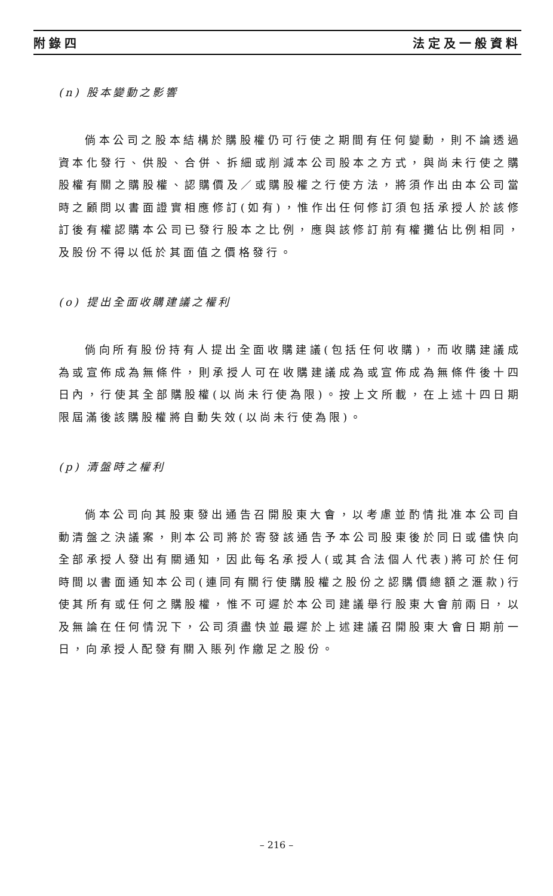附錄四 法定及一般資料
(n) 股本變動之影響
倘本公司之股本結構於購股權仍可行使之期間有任何變動，則不論透過資本化發行、供股、合併、拆細或削減本公司股本之方式，與尚未行使之購股權有關之購股權、認購價及／或購股權之行使方法，將須作出由本公司當時之顧問以書面證實相應修訂(如有)，惟作出任何修訂須包括承授人於該修訂後有權認購本公司已發行股本之比例，應與該修訂前有權攤佔比例相同，及股份不得以低於其面值之價格發行。
(o) 提出全面收購建議之權利
倘向所有股份持有人提出全面收購建議(包括任何收購)，而收購建議成為或宣佈成為無條件，則承授人可在收購建議成為或宣佈成為無條件後十四日內，行使其全部購股權(以尚未行使為限)。按上文所載，在上述十四日期限屆滿後該購股權將自動失效(以尚未行使為限)。
(p) 清盤時之權利
倘本公司向其股東發出通告召開股東大會，以考慮並酌情批准本公司自動清盤之決議案，則本公司將於寄發該通告予本公司股東後於同日或儘快向全部承授人發出有關通知，因此每名承授人(或其合法個人代表)將可於任何時間以書面通知本公司(連同有關行使購股權之股份之認購價總額之滙款)行使其所有或任何之購股權，惟不可遲於本公司建議舉行股東大會前兩日，以及無論在任何情況下，公司須盡快並最遲於上述建議召開股東大會日期前一日，向承授人配發有關入賬列作繳足之股份。
– 216 –